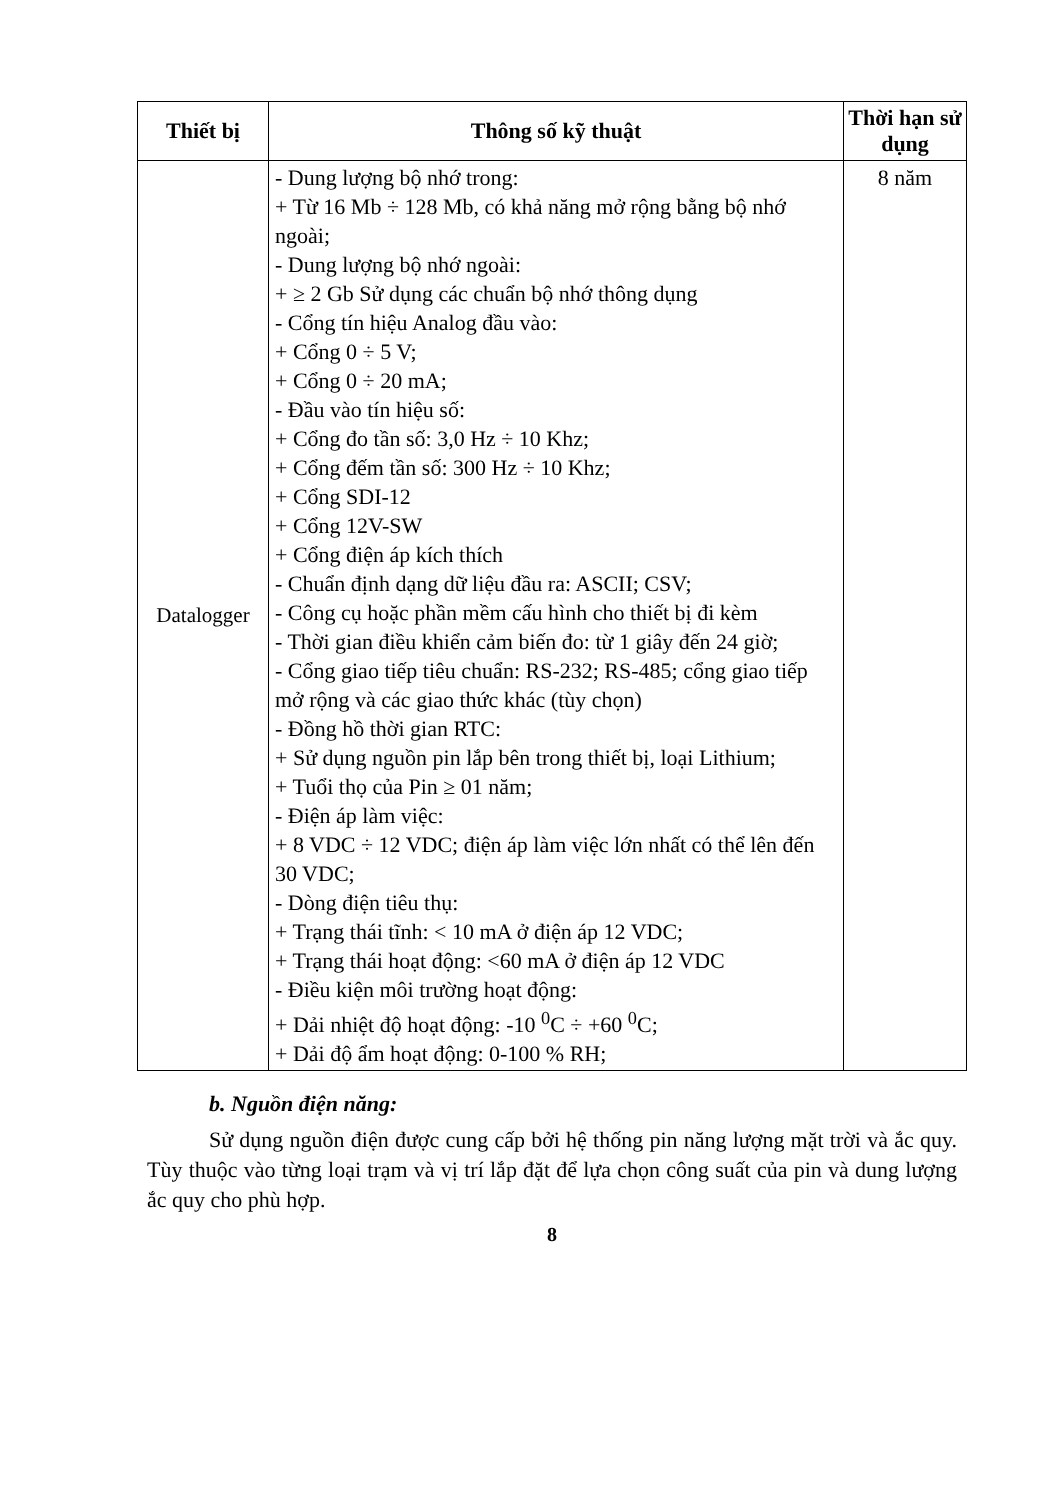| Thiết bị | Thông số kỹ thuật | Thời hạn sử dụng |
| --- | --- | --- |
| Datalogger | - Dung lượng bộ nhớ trong: + Từ 16 Mb ÷ 128 Mb, có khả năng mở rộng bằng bộ nhớ ngoài; - Dung lượng bộ nhớ ngoài: + ≥ 2 Gb Sử dụng các chuẩn bộ nhớ thông dụng - Cổng tín hiệu Analog đầu vào: + Cổng 0 ÷ 5 V; + Cổng 0 ÷ 20 mA; - Đầu vào tín hiệu số: + Cổng đo tần số: 3,0 Hz ÷ 10 Khz; + Cổng đếm tần số: 300 Hz ÷ 10 Khz; + Cổng SDI-12 + Cổng 12V-SW + Cổng điện áp kích thích - Chuẩn định dạng dữ liệu đầu ra: ASCII; CSV; - Công cụ hoặc phần mềm cấu hình cho thiết bị đi kèm - Thời gian điều khiển cảm biến đo: từ 1 giây đến 24 giờ; - Cổng giao tiếp tiêu chuẩn: RS-232; RS-485; cổng giao tiếp mở rộng và các giao thức khác (tùy chọn) - Đồng hồ thời gian RTC: + Sử dụng nguồn pin lắp bên trong thiết bị, loại Lithium; + Tuổi thọ của Pin ≥ 01 năm; - Điện áp làm việc: + 8 VDC ÷ 12 VDC; điện áp làm việc lớn nhất có thể lên đến 30 VDC; - Dòng điện tiêu thụ: + Trạng thái tĩnh: < 10 mA ở điện áp 12 VDC; + Trạng thái hoạt động: <60 mA ở điện áp 12 VDC - Điều kiện môi trường hoạt động: + Dải nhiệt độ hoạt động: -10 <sup>0</sup>C ÷ +60 <sup>0</sup>C; + Dải độ ẩm hoạt động: 0-100 % RH; | 8 năm |
b. Nguồn điện năng:
Sử dụng nguồn điện được cung cấp bởi hệ thống pin năng lượng mặt trời và ắc quy. Tùy thuộc vào từng loại trạm và vị trí lắp đặt để lựa chọn công suất của pin và dung lượng ắc quy cho phù hợp.
8